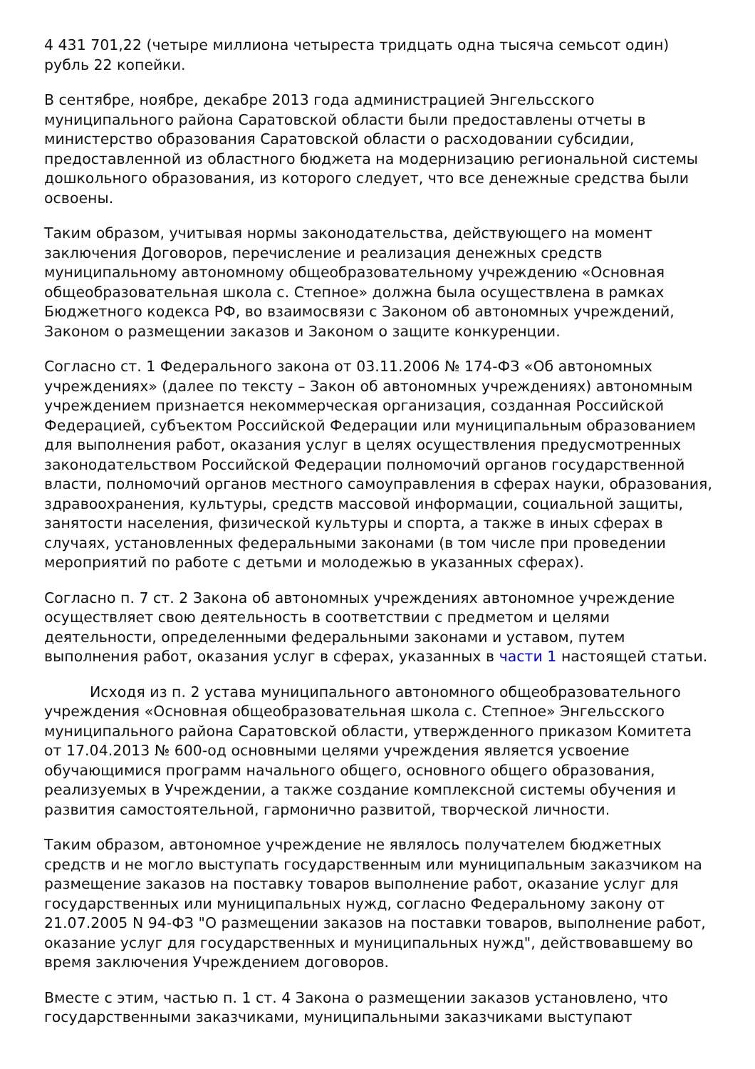4 431 701,22 (четыре миллиона четыреста тридцать одна тысяча семьсот один) рубль 22 копейки.
В сентябре, ноябре, декабре 2013 года администрацией Энгельсского муниципального района Саратовской области были предоставлены отчеты в министерство образования Саратовской области о расходовании субсидии, предоставленной из областного бюджета на модернизацию региональной системы дошкольного образования, из которого следует, что все денежные средства были освоены.
Таким образом, учитывая нормы законодательства, действующего на момент заключения Договоров, перечисление и реализация денежных средств муниципальному автономному общеобразовательному учреждению «Основная общеобразовательная школа с. Степное» должна была осуществлена в рамках Бюджетного кодекса РФ, во взаимосвязи с Законом об автономных учреждений, Законом о размещении заказов и Законом о защите конкуренции.
Согласно ст. 1 Федерального закона от 03.11.2006 № 174-ФЗ «Об автономных учреждениях» (далее по тексту – Закон об автономных учреждениях) автономным учреждением признается некоммерческая организация, созданная Российской Федерацией, субъектом Российской Федерации или муниципальным образованием для выполнения работ, оказания услуг в целях осуществления предусмотренных законодательством Российской Федерации полномочий органов государственной власти, полномочий органов местного самоуправления в сферах науки, образования, здравоохранения, культуры, средств массовой информации, социальной защиты, занятости населения, физической культуры и спорта, а также в иных сферах в случаях, установленных федеральными законами (в том числе при проведении мероприятий по работе с детьми и молодежью в указанных сферах).
Согласно п. 7 ст. 2 Закона об автономных учреждениях автономное учреждение осуществляет свою деятельность в соответствии с предметом и целями деятельности, определенными федеральными законами и уставом, путем выполнения работ, оказания услуг в сферах, указанных в части 1 настоящей статьи.
Исходя из п. 2 устава муниципального автономного общеобразовательного учреждения «Основная общеобразовательная школа с. Степное» Энгельсского муниципального района Саратовской области, утвержденного приказом Комитета от 17.04.2013 № 600-од основными целями учреждения является усвоение обучающимися программ начального общего, основного общего образования, реализуемых в Учреждении, а также создание комплексной системы обучения и развития самостоятельной, гармонично развитой, творческой личности.
Таким образом, автономное учреждение не являлось получателем бюджетных средств и не могло выступать государственным или муниципальным заказчиком на размещение заказов на поставку товаров выполнение работ, оказание услуг для государственных или муниципальных нужд, согласно Федеральному закону от 21.07.2005 N 94-ФЗ "О размещении заказов на поставки товаров, выполнение работ, оказание услуг для государственных и муниципальных нужд", действовавшему во время заключения Учреждением договоров.
Вместе с этим, частью п. 1 ст. 4 Закона о размещении заказов установлено, что государственными заказчиками, муниципальными заказчиками выступают